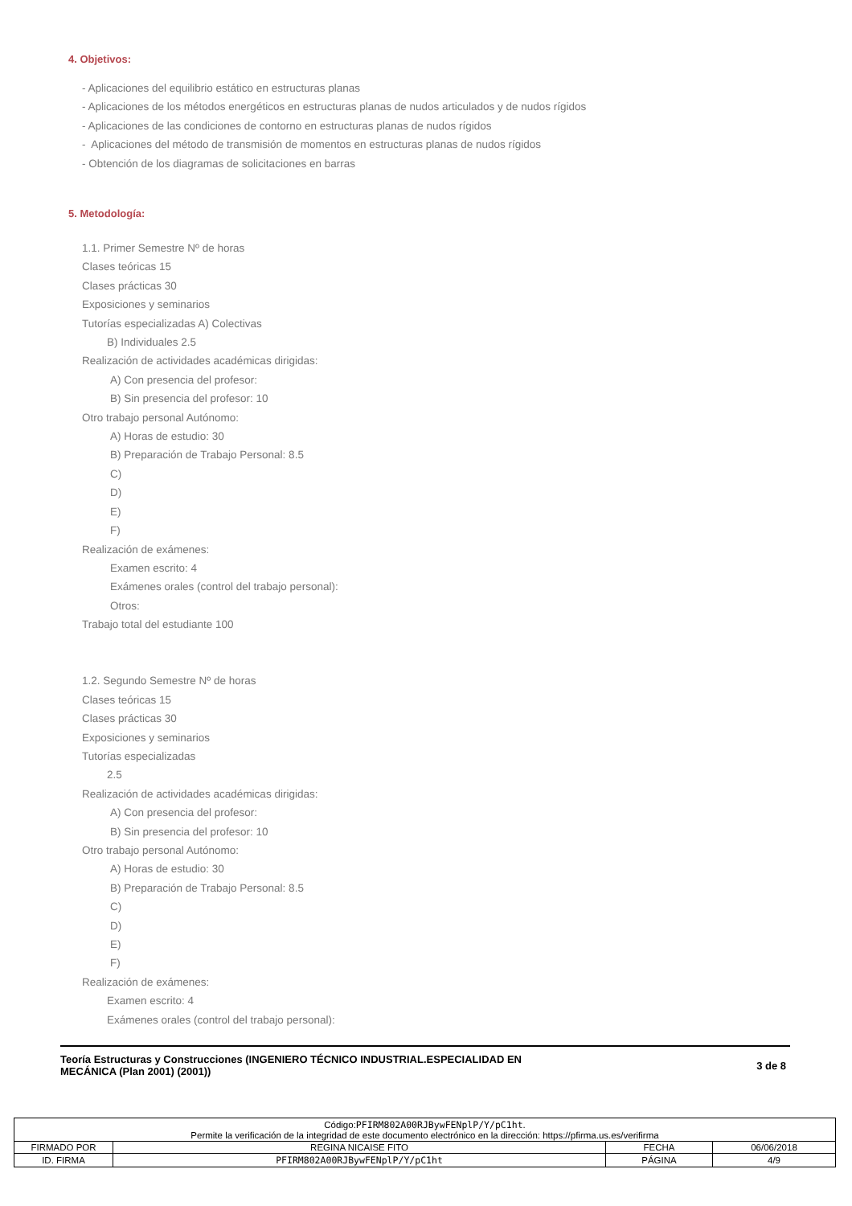4. Objetivos:
- Aplicaciones del equilibrio estático en estructuras planas
- Aplicaciones de los métodos energéticos en estructuras planas de nudos articulados y de nudos rígidos
- Aplicaciones de las condiciones de contorno en estructuras planas de nudos rígidos
- Aplicaciones del método de transmisión de momentos en estructuras planas de nudos rígidos
- Obtención de los diagramas de solicitaciones en barras
5. Metodología:
1.1. Primer Semestre Nº de horas
Clases teóricas 15
Clases prácticas 30
Exposiciones y seminarios
Tutorías especializadas A) Colectivas
B) Individuales 2.5
Realización de actividades académicas dirigidas:
A) Con presencia del profesor:
B) Sin presencia del profesor: 10
Otro trabajo personal Autónomo:
A) Horas de estudio: 30
B) Preparación de Trabajo Personal: 8.5
C)
D)
E)
F)
Realización de exámenes:
Examen escrito: 4
Exámenes orales (control del trabajo personal):
Otros:
Trabajo total del estudiante 100
1.2. Segundo Semestre Nº de horas
Clases teóricas 15
Clases prácticas 30
Exposiciones y seminarios
Tutorías especializadas
2.5
Realización de actividades académicas dirigidas:
A) Con presencia del profesor:
B) Sin presencia del profesor: 10
Otro trabajo personal Autónomo:
A) Horas de estudio: 30
B) Preparación de Trabajo Personal: 8.5
C)
D)
E)
F)
Realización de exámenes:
Examen escrito: 4
Exámenes orales (control del trabajo personal):
Teoría Estructuras y Construcciones (INGENIERO TÉCNICO INDUSTRIAL.ESPECIALIDAD EN
MECÁNICA (Plan 2001) (2001))
3 de 8
| Código: PFIRM802A00RJBywFENplP/Y/pC1ht . Permite la verificación de la integridad de este documento electrónico en la dirección: https://pfirma.us.es/verifirma | | | |
| FIRMADO POR | REGINA NICAISE FITO | FECHA | 06/06/2018 |
| ID. FIRMA | PFIRM802A00RJBywFENplP/Y/pC1ht | PÁGINA | 4/9 |